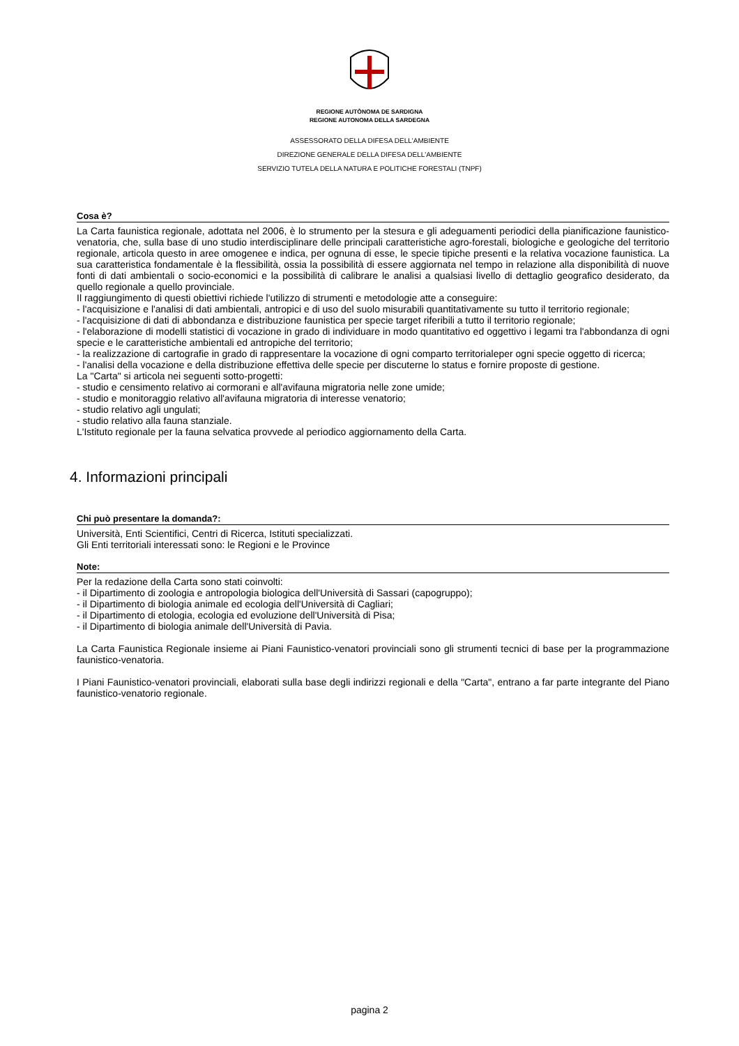REGIONE AUTÒNOMA DE SARDIGNA
REGIONE AUTONOMA DELLA SARDEGNA
ASSESSORATO DELLA DIFESA DELL'AMBIENTE
DIREZIONE GENERALE DELLA DIFESA DELL'AMBIENTE
SERVIZIO TUTELA DELLA NATURA E POLITICHE FORESTALI (TNPF)
Cosa è?
La Carta faunistica regionale, adottata nel 2006, è lo strumento per la stesura e gli adeguamenti periodici della pianificazione faunistico-venatoria, che, sulla base di uno studio interdisciplinare delle principali caratteristiche agro-forestali, biologiche e geologiche del territorio regionale, articola questo in aree omogenee e indica, per ognuna di esse, le specie tipiche presenti e la relativa vocazione faunistica. La sua caratteristica fondamentale è la flessibilità, ossia la possibilità di essere aggiornata nel tempo in relazione alla disponibilità di nuove fonti di dati ambientali o socio-economici e la possibilità di calibrare le analisi a qualsiasi livello di dettaglio geografico desiderato, da quello regionale a quello provinciale.
Il raggiungimento di questi obiettivi richiede l'utilizzo di strumenti e metodologie atte a conseguire:
- l'acquisizione e l'analisi di dati ambientali, antropici e di uso del suolo misurabili quantitativamente su tutto il territorio regionale;
- l'acquisizione di dati di abbondanza e distribuzione faunistica per specie target riferibili a tutto il territorio regionale;
- l'elaborazione di modelli statistici di vocazione in grado di individuare in modo quantitativo ed oggettivo i legami tra l'abbondanza di ogni specie e le caratteristiche ambientali ed antropiche del territorio;
- la realizzazione di cartografie in grado di rappresentare la vocazione di ogni comparto territorialeper ogni specie oggetto di ricerca;
- l'analisi della vocazione e della distribuzione effettiva delle specie per discuterne lo status e fornire proposte di gestione.
La "Carta" si articola nei seguenti sotto-progetti:
- studio e censimento relativo ai cormorani e all'avifauna migratoria nelle zone umide;
- studio e monitoraggio relativo all'avifauna migratoria di interesse venatorio;
- studio relativo agli ungulati;
- studio relativo alla fauna stanziale.
L'Istituto regionale per la fauna selvatica provvede al periodico aggiornamento della Carta.
4. Informazioni principali
Chi può presentare la domanda?:
Università, Enti Scientifici, Centri di Ricerca, Istituti specializzati.
Gli Enti territoriali interessati sono: le Regioni e le Province
Note:
Per la redazione della Carta sono stati coinvolti:
- il Dipartimento di zoologia e antropologia biologica dell'Università di Sassari (capogruppo);
- il Dipartimento di biologia animale ed ecologia dell'Università di Cagliari;
- il Dipartimento di etologia, ecologia ed evoluzione dell'Università di Pisa;
- il Dipartimento di biologia animale dell'Università di Pavia.
La Carta Faunistica Regionale insieme ai Piani Faunistico-venatori provinciali sono gli strumenti tecnici di base per la programmazione faunistico-venatoria.
I Piani Faunistico-venatori provinciali, elaborati sulla base degli indirizzi regionali e della "Carta", entrano a far parte integrante del Piano faunistico-venatorio regionale.
pagina 2